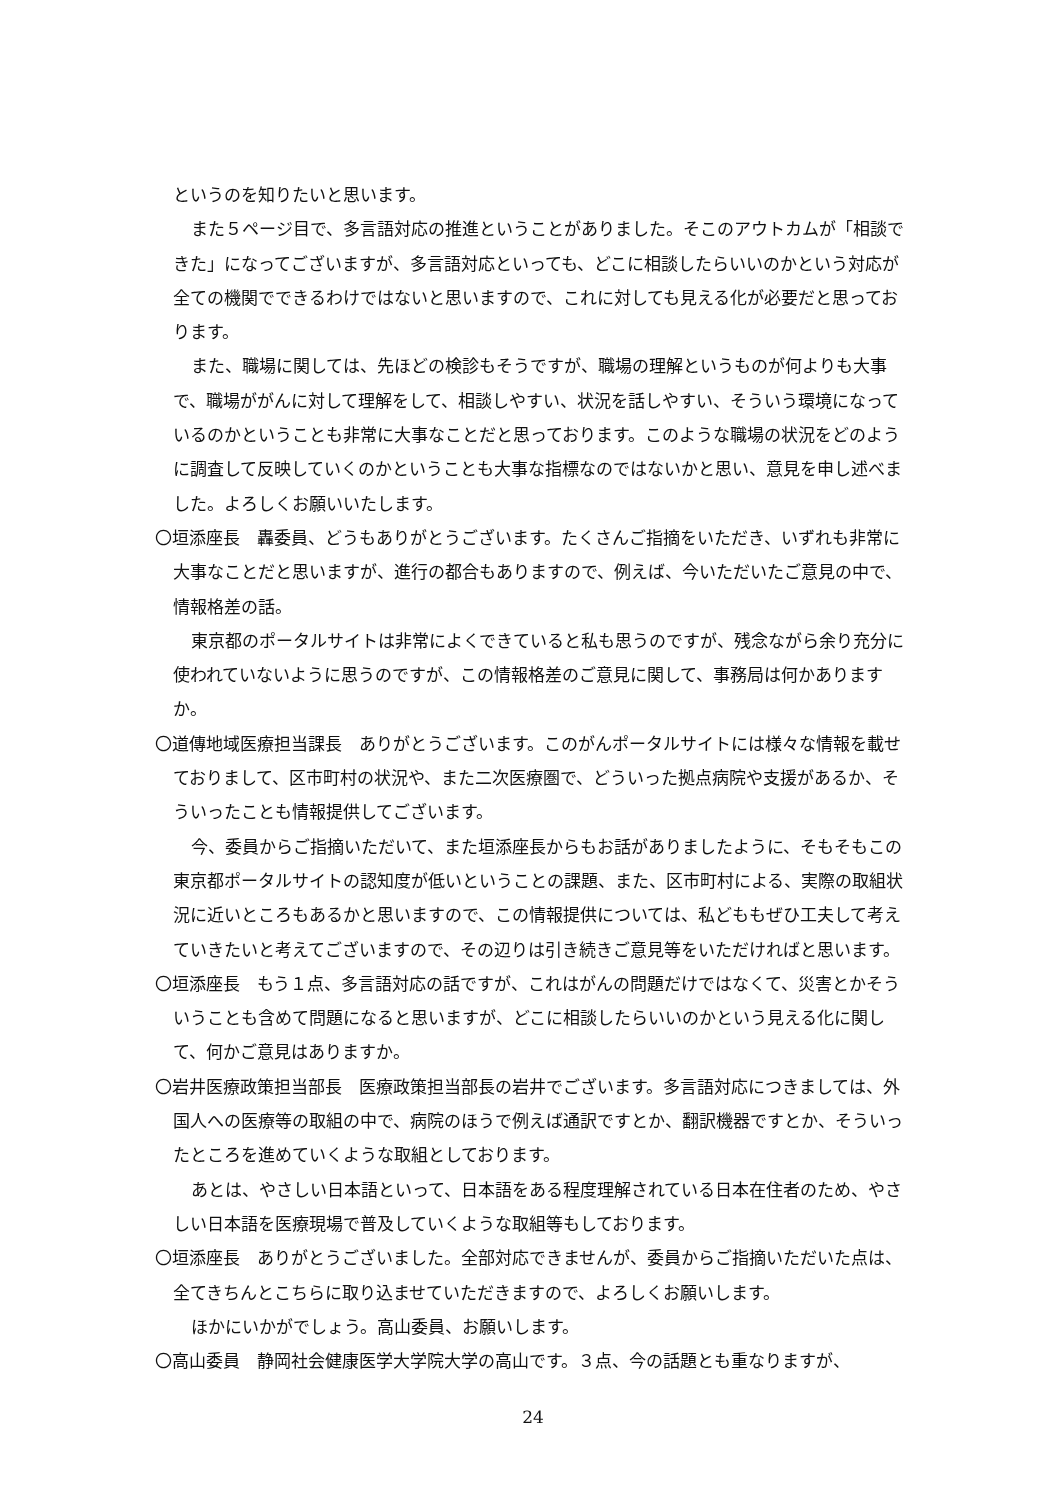というのを知りたいと思います。
また５ページ目で、多言語対応の推進ということがありました。そこのアウトカムが「相談できた」になってございますが、多言語対応といっても、どこに相談したらいいのかという対応が全ての機関でできるわけではないと思いますので、これに対しても見える化が必要だと思っております。
また、職場に関しては、先ほどの検診もそうですが、職場の理解というものが何よりも大事で、職場ががんに対して理解をして、相談しやすい、状況を話しやすい、そういう環境になっているのかということも非常に大事なことだと思っております。このような職場の状況をどのように調査して反映していくのかということも大事な指標なのではないかと思い、意見を申し述べました。よろしくお願いいたします。
〇垣添座長　轟委員、どうもありがとうございます。たくさんご指摘をいただき、いずれも非常に大事なことだと思いますが、進行の都合もありますので、例えば、今いただいたご意見の中で、情報格差の話。
東京都のポータルサイトは非常によくできていると私も思うのですが、残念ながら余り充分に使われていないように思うのですが、この情報格差のご意見に関して、事務局は何かありますか。
〇道傳地域医療担当課長　ありがとうございます。このがんポータルサイトには様々な情報を載せておりまして、区市町村の状況や、また二次医療圏で、どういった拠点病院や支援があるか、そういったことも情報提供してございます。
今、委員からご指摘いただいて、また垣添座長からもお話がありましたように、そもそもこの東京都ポータルサイトの認知度が低いということの課題、また、区市町村による、実際の取組状況に近いところもあるかと思いますので、この情報提供については、私どももぜひ工夫して考えていきたいと考えてございますので、その辺りは引き続きご意見等をいただければと思います。
〇垣添座長　もう１点、多言語対応の話ですが、これはがんの問題だけではなくて、災害とかそういうことも含めて問題になると思いますが、どこに相談したらいいのかという見える化に関して、何かご意見はありますか。
〇岩井医療政策担当部長　医療政策担当部長の岩井でございます。多言語対応につきましては、外国人への医療等の取組の中で、病院のほうで例えば通訳ですとか、翻訳機器ですとか、そういったところを進めていくような取組としております。
あとは、やさしい日本語といって、日本語をある程度理解されている日本在住者のため、やさしい日本語を医療現場で普及していくような取組等もしております。
〇垣添座長　ありがとうございました。全部対応できませんが、委員からご指摘いただいた点は、全てきちんとこちらに取り込ませていただきますので、よろしくお願いします。
ほかにいかがでしょう。高山委員、お願いします。
〇高山委員　静岡社会健康医学大学院大学の高山です。３点、今の話題とも重なりますが、
24